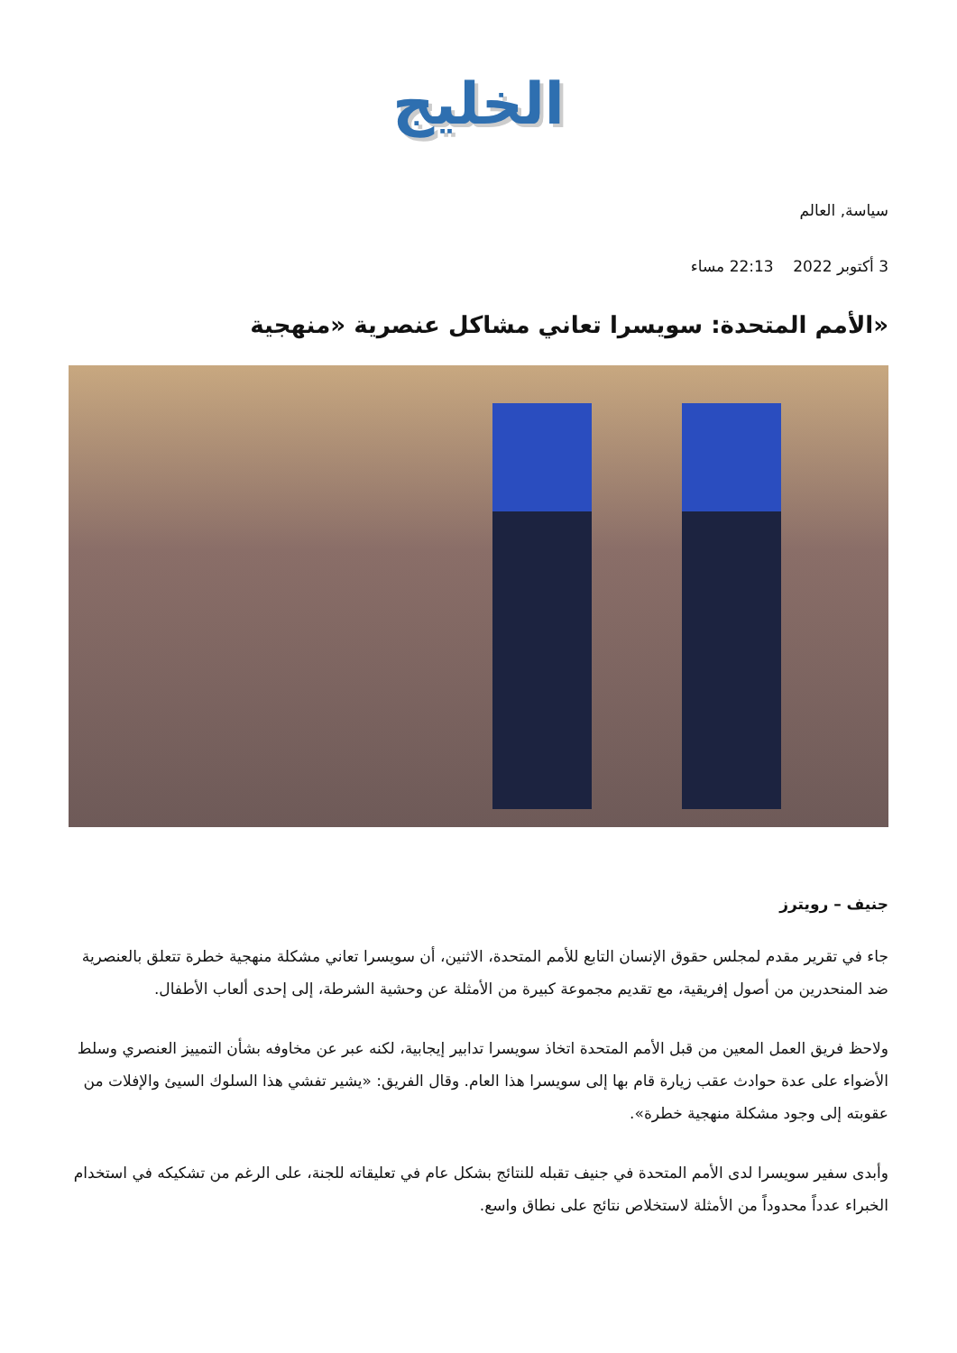الخليج
سياسة, العالم
3 أكتوبر 2022 22:13 مساء
«الأمم المتحدة: سويسرا تعاني مشاكل عنصرية «منهجية
جنيف – رويترز
جاء في تقرير مقدم لمجلس حقوق الإنسان التابع للأمم المتحدة، الاثنين، أن سويسرا تعاني مشكلة منهجية خطرة تتعلق بالعنصرية ضد المنحدرين من أصول إفريقية، مع تقديم مجموعة كبيرة من الأمثلة عن وحشية الشرطة، إلى إحدى ألعاب الأطفال.
ولاحظ فريق العمل المعين من قبل الأمم المتحدة اتخاذ سويسرا تدابير إيجابية، لكنه عبر عن مخاوفه بشأن التمييز العنصري وسلط الأضواء على عدة حوادث عقب زيارة قام بها إلى سويسرا هذا العام. وقال الفريق: «يشير تفشي هذا السلوك السيئ والإفلات من عقوبته إلى وجود مشكلة منهجية خطرة».
وأبدى سفير سويسرا لدى الأمم المتحدة في جنيف تقبله للنتائج بشكل عام في تعليقاته للجنة، على الرغم من تشكيكه في استخدام الخبراء عدداً محدوداً من الأمثلة لاستخلاص نتائج على نطاق واسع.